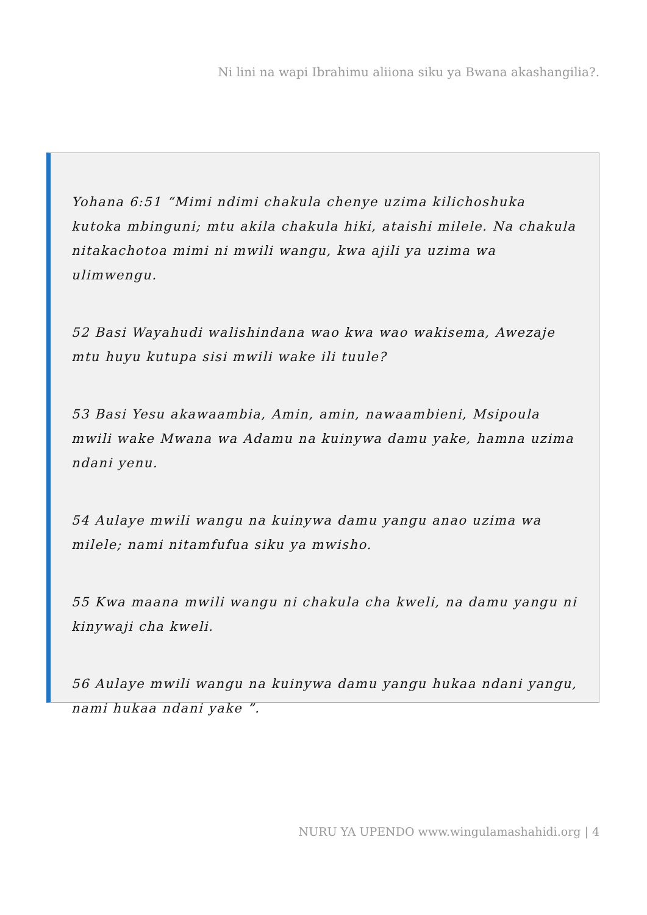Ni lini na wapi Ibrahimu aliiona siku ya Bwana akashangilia?.
Yohana 6:51 “Mimi ndimi chakula chenye uzima kilichoshuka kutoka mbinguni; mtu akila chakula hiki, ataishi milele. Na chakula nitakachotoa mimi ni mwili wangu, kwa ajili ya uzima wa ulimwengu.
52 Basi Wayahudi walishindana wao kwa wao wakisema, Awezaje mtu huyu kutupa sisi mwili wake ili tuule?
53 Basi Yesu akawaambia, Amin, amin, nawaambieni, Msipoula mwili wake Mwana wa Adamu na kuinywa damu yake, hamna uzima ndani yenu.
54 Aulaye mwili wangu na kuinywa damu yangu anao uzima wa milele; nami nitamfufua siku ya mwisho.
55 Kwa maana mwili wangu ni chakula cha kweli, na damu yangu ni kinywaji cha kweli.
56 Aulaye mwili wangu na kuinywa damu yangu hukaa ndani yangu, nami hukaa ndani yake ”.
NURU YA UPENDO www.wingulamashahidi.org | 4